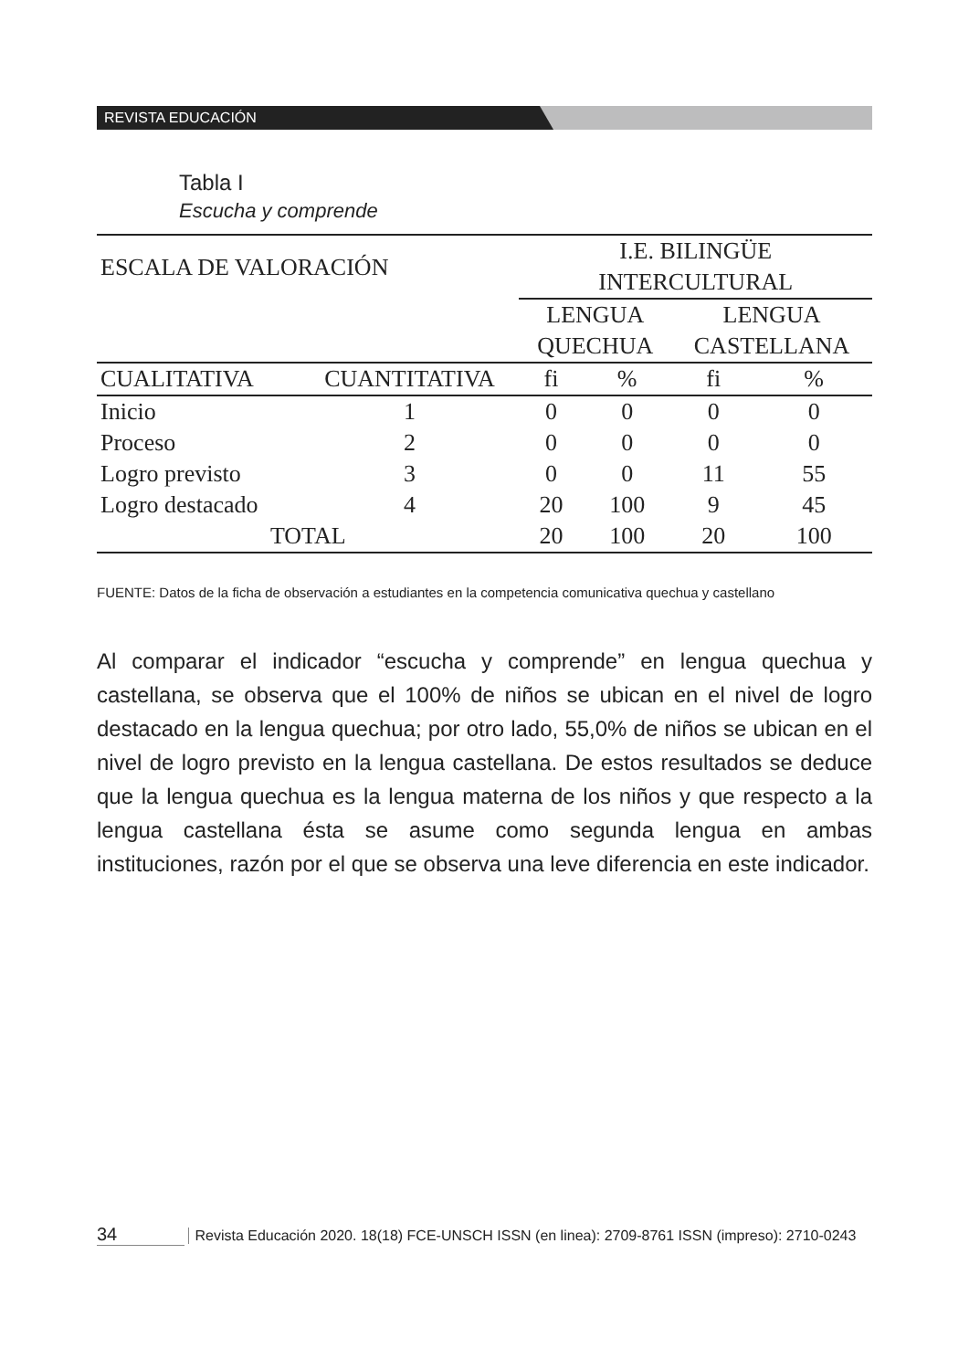REVISTA EDUCACIÓN
Tabla I
Escucha y comprende
| ESCALA DE VALORACIÓN | | I.E. BILINGÜE INTERCULTURAL | | | |
| | | LENGUA QUECHUA | | LENGUA CASTELLANA | |
| CUALITATIVA | CUANTITATIVA | fi | % | fi | % |
| Inicio | 1 | 0 | 0 | 0 | 0 |
| Proceso | 2 | 0 | 0 | 0 | 0 |
| Logro previsto | 3 | 0 | 0 | 11 | 55 |
| Logro destacado | 4 | 20 | 100 | 9 | 45 |
| TOTAL | | 20 | 100 | 20 | 100 |
FUENTE: Datos de la ficha de observación a estudiantes en la competencia comunicativa quechua y castellano
Al comparar el indicador “escucha y comprende” en lengua quechua y castellana, se observa que el 100% de niños se ubican en el nivel de logro destacado en la lengua quechua; por otro lado, 55,0% de niños se ubican en el nivel de logro previsto en la lengua castellana. De estos resultados se deduce que la lengua quechua es la lengua materna de los niños y que respecto a la lengua castellana ésta se asume como segunda lengua en ambas instituciones, razón por el que se observa una leve diferencia en este indicador.
34 Revista Educación 2020. 18(18) FCE-UNSCH ISSN (en linea): 2709-8761 ISSN (impreso): 2710-0243